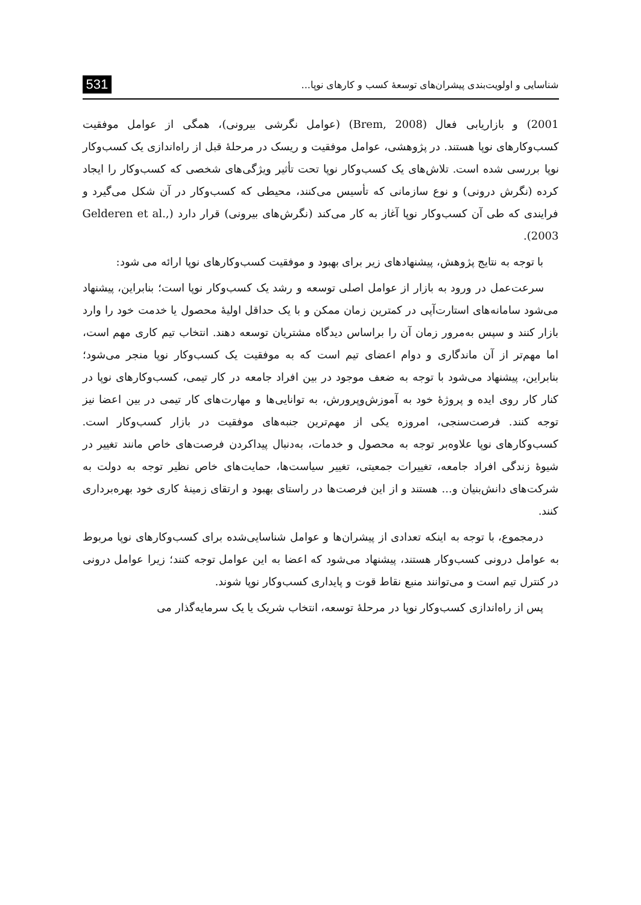شناسایی و اولویت‌بندی پیشران‌های توسعهٔ کسب و کارهای نوپا... 531
2001) و بازاریابی فعال (Brem, 2008) (عوامل نگرشی بیرونی)، همگی از عوامل موفقیت کسب‌وکارهای نوپا هستند. در پژوهشی، عوامل موفقیت و ریسک در مرحلهٔ قبل از راه‌اندازی یک کسب‌وکار نوپا بررسی شده است. تلاش‌های یک کسب‌وکار نوپا تحت تأثیر ویژگی‌های شخصی که کسب‌وکار را ایجاد کرده (نگرش درونی) و نوع سازمانی که تأسیس می‌کنند، محیطی که کسب‌وکار در آن شکل می‌گیرد و فرایندی که طی آن کسب‌وکار نوپا آغاز به کار می‌کند (نگرش‌های بیرونی) قرار دارد (Gelderen et al., 2003).
با توجه به نتایج پژوهش، پیشنهادهای زیر برای بهبود و موفقیت کسب‌وکارهای نوپا ارائه می شود:
سرعت‌عمل در ورود به بازار از عوامل اصلی توسعه و رشد یک کسب‌وکار نوپا است؛ بنابراین، پیشنهاد می‌شود سامانه‌های استارت‌آپی در کمترین زمان ممکن و با یک حداقل اولیهٔ محصول یا خدمت خود را وارد بازار کنند و سپس به‌مرور زمان آن را براساس دیدگاه مشتریان توسعه دهند. انتخاب تیم کاری مهم است، اما مهم‌تر از آن ماندگاری و دوام اعضای تیم است که به موفقیت یک کسب‌وکار نوپا منجر می‌شود؛ بنابراین، پیشنهاد می‌شود با توجه به ضعف موجود در بین افراد جامعه در کار تیمی، کسب‌وکارهای نوپا در کنار کار روی ایده و پروژهٔ خود به آموزش‌وپرورش، به توانایی‌ها و مهارت‌های کار تیمی در بین اعضا نیز توجه کنند. فرصت‌سنجی، امروزه یکی از مهم‌ترین جنبه‌های موفقیت در بازار کسب‌وکار است. کسب‌وکارهای نوپا علاوه‌بر توجه به محصول و خدمات، به‌دنبال پیداکردن فرصت‌های خاص مانند تغییر در شیوهٔ زندگی افراد جامعه، تغییرات جمعیتی، تغییر سیاست‌ها، حمایت‌های خاص نظیر توجه به دولت به شرکت‌های دانش‌بنیان و... هستند و از این فرصت‌ها در راستای بهبود و ارتقای زمینهٔ کاری خود بهره‌برداری کنند.
درمجموع، با توجه به اینکه تعدادی از پیشران‌ها و عوامل شناسایی‌شده برای کسب‌وکارهای نوپا مربوط به عوامل درونی کسب‌وکار هستند، پیشنهاد می‌شود که اعضا به این عوامل توجه کنند؛ زیرا عوامل درونی در کنترل تیم است و می‌توانند منبع نقاط قوت و پایداری کسب‌وکار نوپا شوند.
پس از راه‌اندازی کسب‌وکار نوپا در مرحلهٔ توسعه، انتخاب شریک یا یک سرمایه‌گذار می